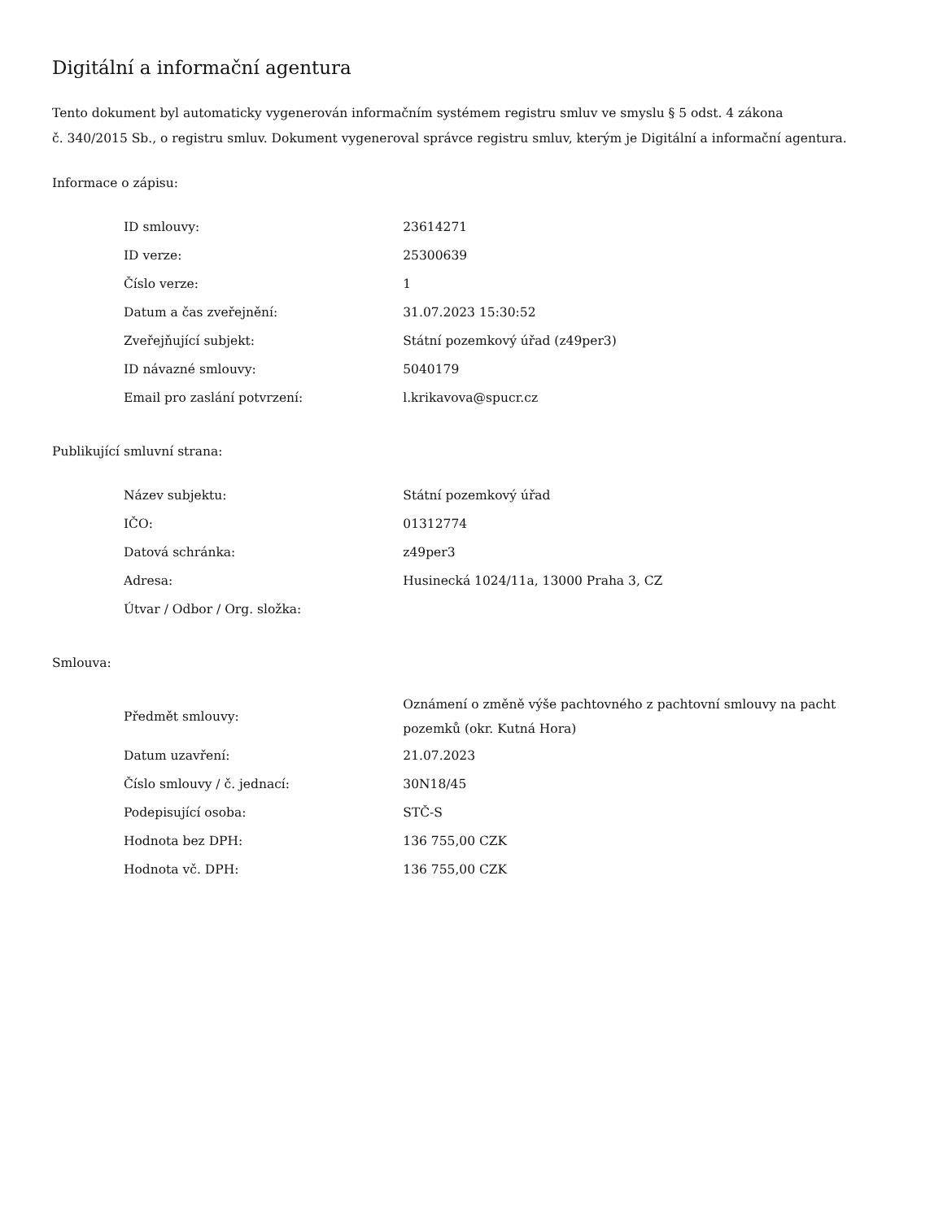Digitální a informační agentura
Tento dokument byl automaticky vygenerován informačním systémem registru smluv ve smyslu § 5 odst. 4 zákona
č. 340/2015 Sb., o registru smluv. Dokument vygeneroval správce registru smluv, kterým je Digitální a informační agentura.
Informace o zápisu:
| ID smlouvy: | 23614271 |
| ID verze: | 25300639 |
| Číslo verze: | 1 |
| Datum a čas zveřejnění: | 31.07.2023 15:30:52 |
| Zveřejňující subjekt: | Státní pozemkový úřad (z49per3) |
| ID návazné smlouvy: | 5040179 |
| Email pro zaslání potvrzení: | l.krikavova@spucr.cz |
Publikující smluvní strana:
| Název subjektu: | Státní pozemkový úřad |
| IČO: | 01312774 |
| Datová schránka: | z49per3 |
| Adresa: | Husinecká 1024/11a, 13000 Praha 3, CZ |
| Útvar / Odbor / Org. složka: | |
Smlouva:
| Předmět smlouvy: | Oznámení o změně výše pachtovného z pachtovní smlouvy na pacht pozemků (okr. Kutná Hora) |
| Datum uzavření: | 21.07.2023 |
| Číslo smlouvy / č. jednací: | 30N18/45 |
| Podepisující osoba: | STČ-S |
| Hodnota bez DPH: | 136 755,00 CZK |
| Hodnota vč. DPH: | 136 755,00 CZK |